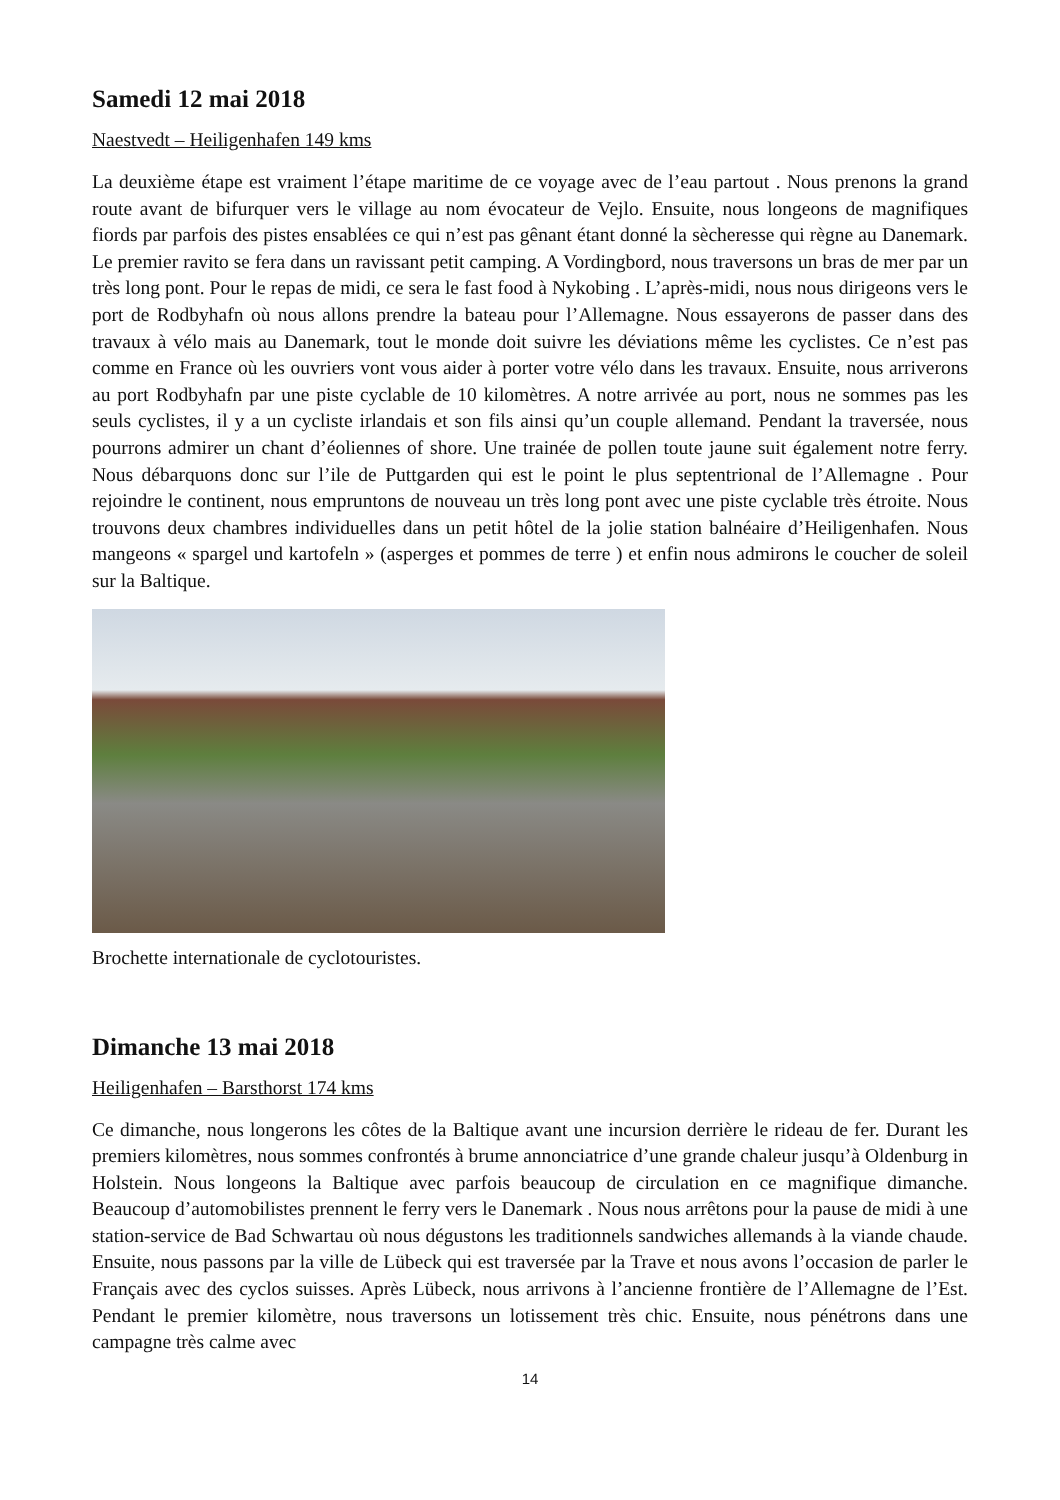Samedi 12 mai 2018
Naestvedt – Heiligenhafen 149 kms
La deuxième étape est vraiment l’étape maritime de ce voyage avec de l’eau partout . Nous prenons la grand route avant de bifurquer vers le village au nom évocateur de Vejlo. Ensuite, nous longeons de magnifiques fiords par parfois des pistes ensablées ce qui n’est pas gênant étant donné la sècheresse qui règne au Danemark. Le premier ravito se fera dans un ravissant petit camping. A Vordingbord, nous traversons un bras de mer par un très long pont. Pour le repas de midi, ce sera le fast food à Nykobing . L’après-midi, nous nous dirigeons vers le port de Rodbyhafn où nous allons prendre la bateau pour l’Allemagne. Nous essayerons de passer dans des travaux à vélo mais au Danemark, tout le monde doit suivre les déviations même les cyclistes. Ce n’est pas comme en France où les ouvriers vont vous aider à porter votre vélo dans les travaux. Ensuite, nous arriverons au port Rodbyhafn par une piste cyclable de 10 kilomètres. A notre arrivée au port, nous ne sommes pas les seuls cyclistes, il y a un cycliste irlandais et son fils ainsi qu’un couple allemand. Pendant la traversée, nous pourrons admirer un chant d’éoliennes of shore. Une trainée de pollen toute jaune suit également notre ferry. Nous débarquons donc sur l’ile de Puttgarden qui est le point le plus septentrional de l’Allemagne . Pour rejoindre le continent, nous empruntons de nouveau un très long pont avec une piste cyclable très étroite. Nous trouvons deux chambres individuelles dans un petit hôtel de la jolie station balnéaire d’Heiligenhafen. Nous mangeons « spargel und kartofeln » (asperges et pommes de terre ) et enfin nous admirons le coucher de soleil sur la Baltique.
Brochette internationale de cyclotouristes.
Dimanche 13 mai 2018
Heiligenhafen – Barsthorst 174 kms
Ce dimanche, nous longerons les côtes de la Baltique avant une incursion derrière le rideau de fer. Durant les premiers kilomètres, nous sommes confrontés à brume annonciatrice d’une grande chaleur jusqu’à Oldenburg in Holstein. Nous longeons la Baltique avec parfois beaucoup de circulation en ce magnifique dimanche. Beaucoup d’automobilistes prennent le ferry vers le Danemark . Nous nous arrêtons pour la pause de midi à une station-service de Bad Schwartau où nous dégustons les traditionnels sandwiches allemands à la viande chaude. Ensuite, nous passons par la ville de Lübeck qui est traversée par la Trave et nous avons l’occasion de parler le Français avec des cyclos suisses. Après Lübeck, nous arrivons à l’ancienne frontière de l’Allemagne de l’Est. Pendant le premier kilomètre, nous traversons un lotissement très chic. Ensuite, nous pénétrons dans une campagne très calme avec
14